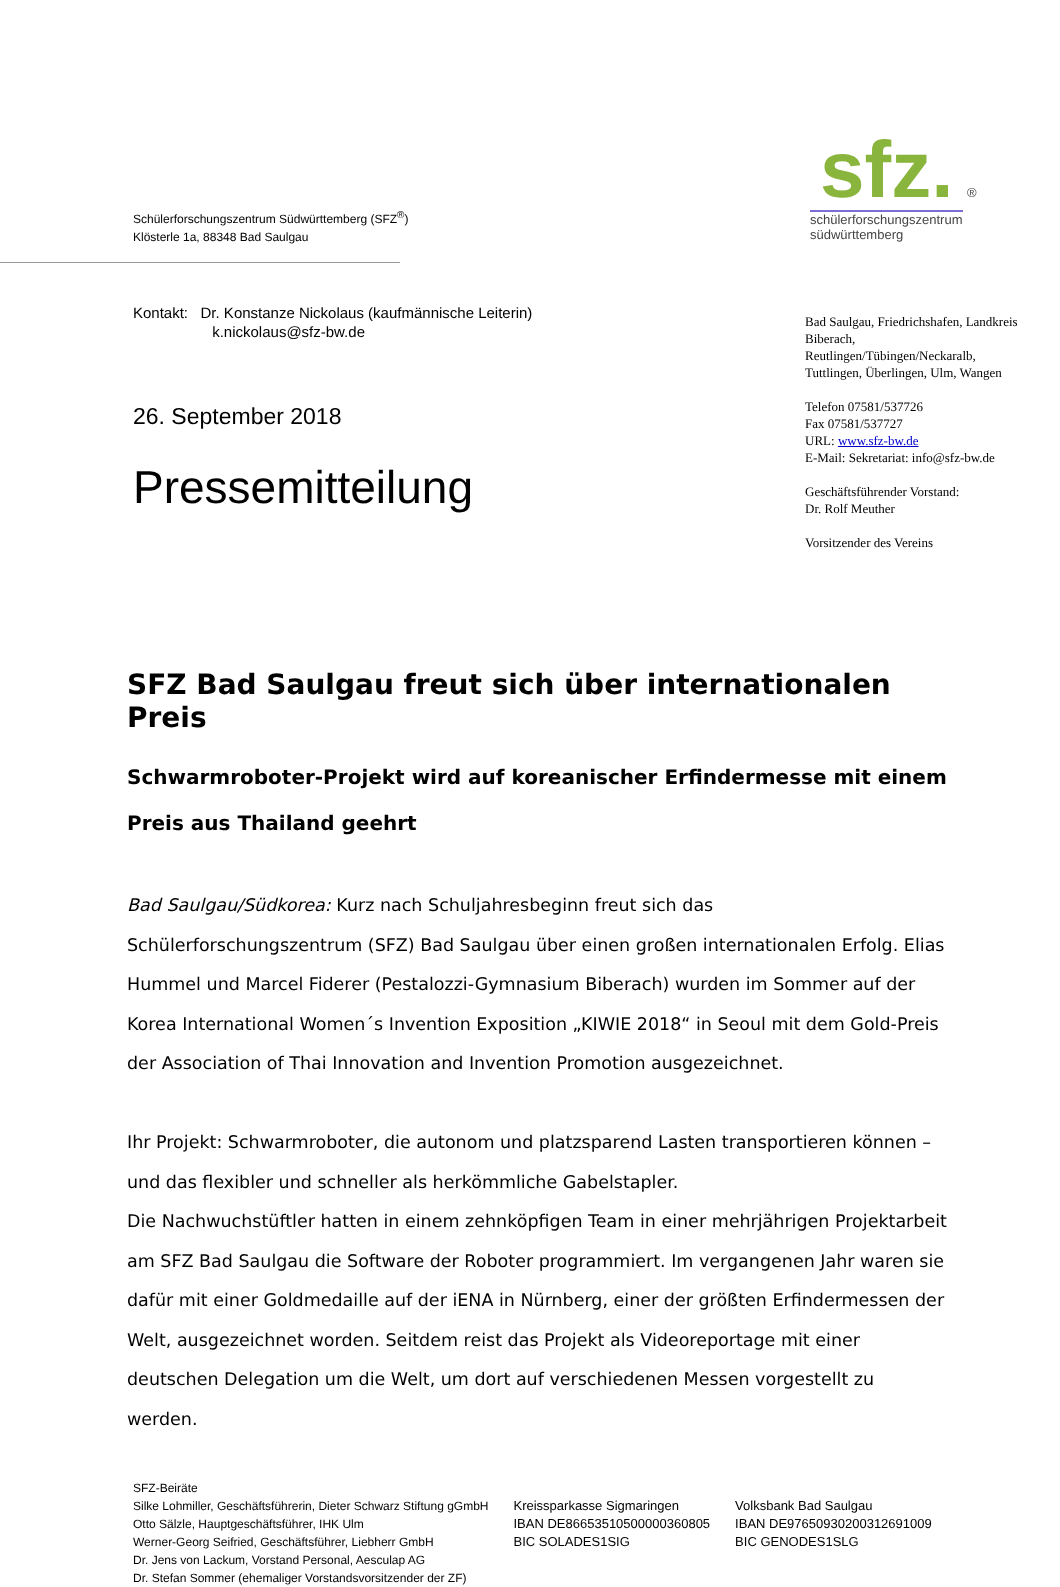Schülerforschungszentrum Südwürttemberg (SFZ<sup>®</sup>)
Klösterle 1a, 88348 Bad Saulgau
sfz. ®
schülerforschungszentrum
südwürttemberg
Kontakt: Dr. Konstanze Nickolaus (kaufmännische Leiterin)
k.nickolaus@sfz-bw.de
26. September 2018
Pressemitteilung
Bad Saulgau, Friedrichshafen, Landkreis Biberach, Reutlingen/Tübingen/Neckaralb, Tuttlingen, Überlingen, Ulm, Wangen
Telefon 07581/537726
Fax 07581/537727
URL: www.sfz-bw.de
E-Mail: Sekretariat: info@sfz-bw.de
Geschäftsführender Vorstand:
Dr. Rolf Meuther
Vorsitzender des Vereins
SFZ Bad Saulgau freut sich über internationalen Preis
Schwarmroboter-Projekt wird auf koreanischer Erfindermesse mit einem Preis aus Thailand geehrt
Bad Saulgau/Südkorea: Kurz nach Schuljahresbeginn freut sich das Schülerforschungszentrum (SFZ) Bad Saulgau über einen großen internationalen Erfolg. Elias Hummel und Marcel Fiderer (Pestalozzi-Gymnasium Biberach) wurden im Sommer auf der Korea International Women´s Invention Exposition „KIWIE 2018“ in Seoul mit dem Gold-Preis der Association of Thai Innovation and Invention Promotion ausgezeichnet.
Ihr Projekt: Schwarmroboter, die autonom und platzsparend Lasten transportieren können – und das flexibler und schneller als herkömmliche Gabelstapler.
Die Nachwuchstüftler hatten in einem zehnköpfigen Team in einer mehrjährigen Projektarbeit am SFZ Bad Saulgau die Software der Roboter programmiert. Im vergangenen Jahr waren sie dafür mit einer Goldmedaille auf der iENA in Nürnberg, einer der größten Erfindermessen der Welt, ausgezeichnet worden. Seitdem reist das Projekt als Videoreportage mit einer deutschen Delegation um die Welt, um dort auf verschiedenen Messen vorgestellt zu werden.
SFZ-Beiräte
Silke Lohmiller, Geschäftsführerin, Dieter Schwarz Stiftung gGmbH
Otto Sälzle, Hauptgeschäftsführer, IHK Ulm
Werner-Georg Seifried, Geschäftsführer, Liebherr GmbH
Dr. Jens von Lackum, Vorstand Personal, Aesculap AG
Dr. Stefan Sommer (ehemaliger Vorstandsvorsitzender der ZF)
Kreissparkasse Sigmaringen
IBAN DE86653510500000360805
BIC SOLADES1SIG
Volksbank Bad Saulgau
IBAN DE97650930200312691009
BIC GENODES1SLG